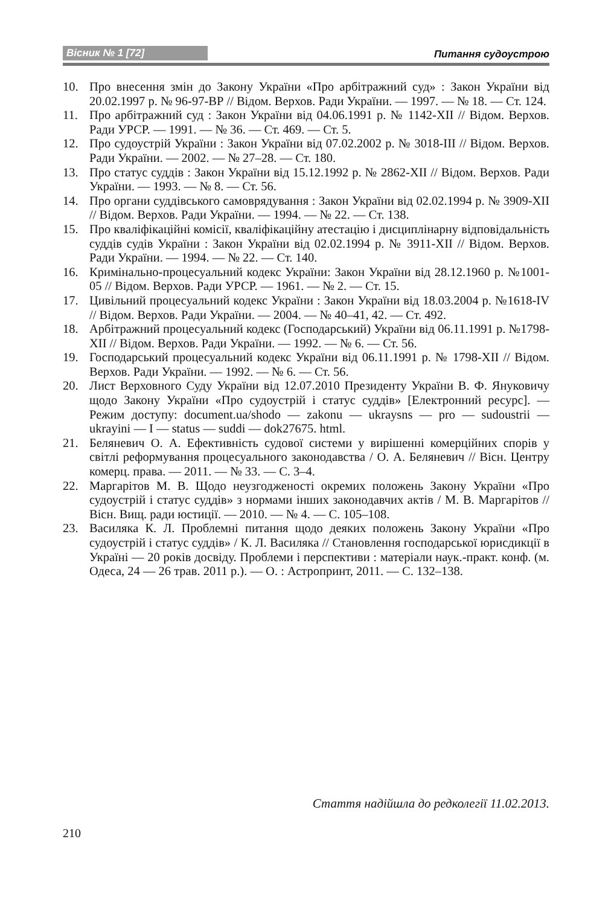Вісник № 1 [72] Питання судоустрою
10. Про внесення змін до Закону України «Про арбітражний суд» : Закон України від 20.02.1997 р. № 96-97-ВР // Відом. Верхов. Ради України. — 1997. — № 18. — Ст. 124.
11. Про арбітражний суд : Закон України від 04.06.1991 р. № 1142-XII // Відом. Верхов. Ради УРСР. — 1991. — № 36. — Ст. 469. — Ст. 5.
12. Про судоустрій України : Закон України від 07.02.2002 р. № 3018-III // Відом. Верхов. Ради України. — 2002. — № 27–28. — Ст. 180.
13. Про статус суддів : Закон України від 15.12.1992 р. № 2862-XII // Відом. Верхов. Ради України. — 1993. — № 8. — Ст. 56.
14. Про органи суддівського самоврядування : Закон України від 02.02.1994 р. № 3909-XII // Відом. Верхов. Ради України. — 1994. — № 22. — Ст. 138.
15. Про кваліфікаційні комісії, кваліфікаційну атестацію і дисциплінарну відповідальність суддів судів України : Закон України від 02.02.1994 р. № 3911-XII // Відом. Верхов. Ради України. — 1994. — № 22. — Ст. 140.
16. Кримінально-процесуальний кодекс України: Закон України від 28.12.1960 р. №1001-05 // Відом. Верхов. Ради УРСР. — 1961. — № 2. — Ст. 15.
17. Цивільний процесуальний кодекс України : Закон України від 18.03.2004 р. №1618-IV // Відом. Верхов. Ради України. — 2004. — № 40–41, 42. — Ст. 492.
18. Арбітражний процесуальний кодекс (Господарський) України від 06.11.1991 р. №1798-XII // Відом. Верхов. Ради України. — 1992. — № 6. — Ст. 56.
19. Господарський процесуальний кодекс України від 06.11.1991 р. № 1798-XII // Відом. Верхов. Ради України. — 1992. — № 6. — Ст. 56.
20. Лист Верховного Суду України від 12.07.2010 Президенту України В. Ф. Януковичу щодо Закону України «Про судоустрій і статус суддів» [Електронний ресурс]. — Режим доступу: document.ua/shodo — zakonu — ukraysns — pro — sudoustrii — ukrayini — I — status — suddi — dok27675. html.
21. Беляневич О. А. Ефективність судової системи у вирішенні комерційних спорів у світлі реформування процесуального законодавства / О. А. Беляневич // Вісн. Центру комерц. права. — 2011. — № 33. — С. 3–4.
22. Маргарітов М. В. Щодо неузгодженості окремих положень Закону України «Про судоустрій і статус суддів» з нормами інших законодавчих актів / М. В. Маргарітов // Вісн. Вищ. ради юстиції. — 2010. — № 4. — С. 105–108.
23. Василяка К. Л. Проблемні питання щодо деяких положень Закону України «Про судоустрій і статус суддів» / К. Л. Василяка // Становлення господарської юрисдикції в Україні — 20 років досвіду. Проблеми і перспективи : матеріали наук.-практ. конф. (м. Одеса, 24 — 26 трав. 2011 р.). — О. : Астропринт, 2011. — С. 132–138.
Стаття надійшла до редколегії 11.02.2013.
210